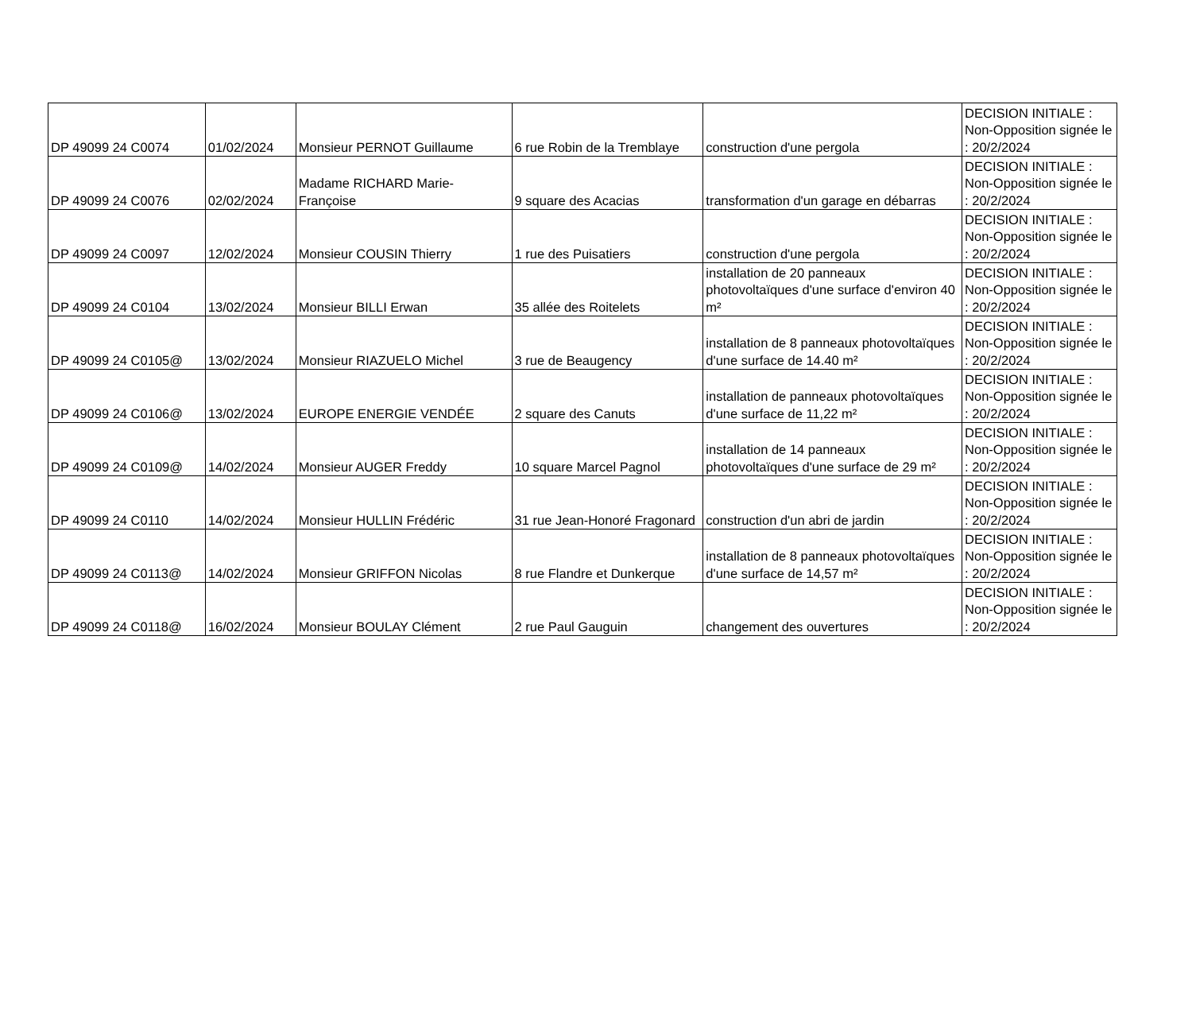| DP 49099 24 C0074 | 01/02/2024 | Monsieur PERNOT Guillaume | 6 rue Robin de la Tremblaye | construction d'une pergola | DECISION INITIALE : Non-Opposition signée le : 20/2/2024 |
| DP 49099 24 C0076 | 02/02/2024 | Madame RICHARD Marie-Françoise | 9 square des Acacias | transformation d'un garage en débarras | DECISION INITIALE : Non-Opposition signée le : 20/2/2024 |
| DP 49099 24 C0097 | 12/02/2024 | Monsieur COUSIN Thierry | 1 rue des Puisatiers | construction d'une pergola | DECISION INITIALE : Non-Opposition signée le : 20/2/2024 |
| DP 49099 24 C0104 | 13/02/2024 | Monsieur BILLI Erwan | 35 allée des Roitelets | installation de 20 panneaux photovoltaïques d'une surface d'environ 40 m² | DECISION INITIALE : Non-Opposition signée le : 20/2/2024 |
| DP 49099 24 C0105@ | 13/02/2024 | Monsieur RIAZUELO Michel | 3 rue de Beaugency | installation de 8 panneaux photovoltaïques d'une surface de 14.40 m² | DECISION INITIALE : Non-Opposition signée le : 20/2/2024 |
| DP 49099 24 C0106@ | 13/02/2024 | EUROPE ENERGIE VENDÉE | 2 square des Canuts | installation de panneaux photovoltaïques d'une surface de 11,22 m² | DECISION INITIALE : Non-Opposition signée le : 20/2/2024 |
| DP 49099 24 C0109@ | 14/02/2024 | Monsieur AUGER Freddy | 10 square Marcel Pagnol | installation de 14 panneaux photovoltaïques d'une surface de 29 m² | DECISION INITIALE : Non-Opposition signée le : 20/2/2024 |
| DP 49099 24 C0110 | 14/02/2024 | Monsieur HULLIN Frédéric | 31 rue Jean-Honoré Fragonard | construction d'un abri de jardin | DECISION INITIALE : Non-Opposition signée le : 20/2/2024 |
| DP 49099 24 C0113@ | 14/02/2024 | Monsieur GRIFFON Nicolas | 8 rue Flandre et Dunkerque | installation de 8 panneaux photovoltaïques d'une surface de 14,57 m² | DECISION INITIALE : Non-Opposition signée le : 20/2/2024 |
| DP 49099 24 C0118@ | 16/02/2024 | Monsieur BOULAY Clément | 2 rue Paul Gauguin | changement des ouvertures | DECISION INITIALE : Non-Opposition signée le : 20/2/2024 |